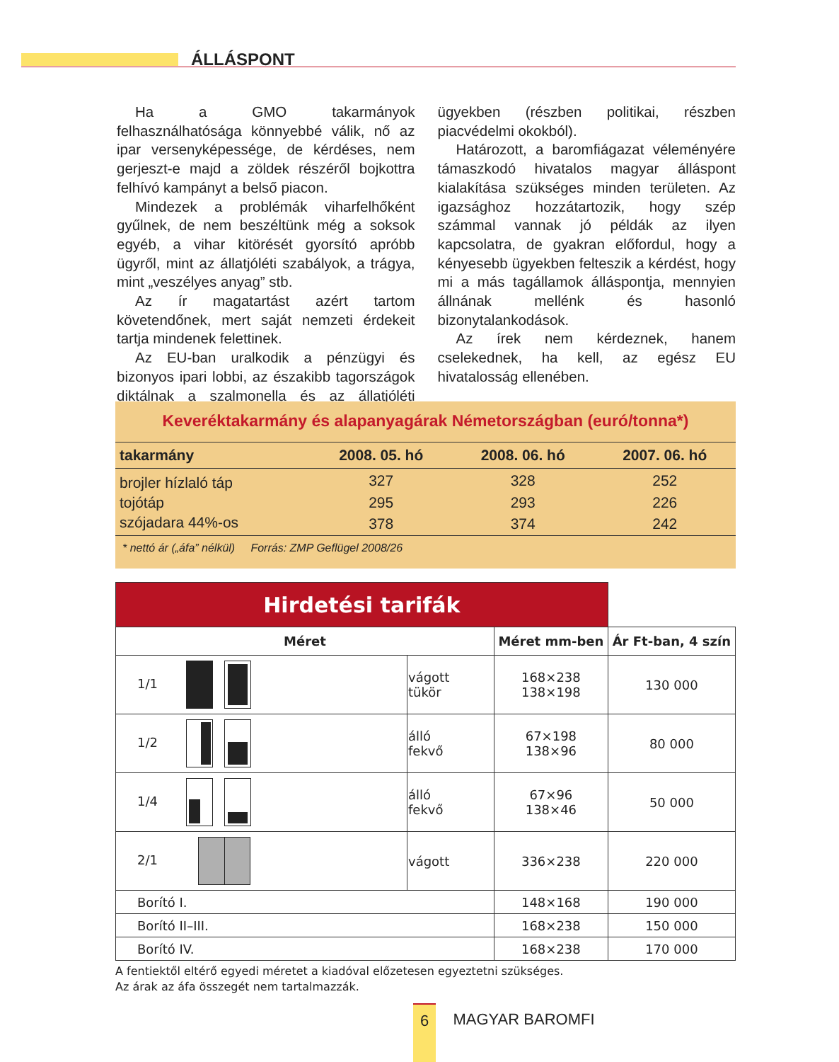ÁLLÁSPONT
Ha a GMO takarmányok felhasználhatósága könnyebbé válik, nő az ipar versenyképessége, de kérdéses, nem gerjeszt-e majd a zöldek részéről bojkottra felhívó kampányt a belső piacon.
Mindezek a problémák viharfelhőként gyűlnek, de nem beszéltünk még a soksok egyéb, a vihar kitörését gyorsító apróbb ügyről, mint az állatjóléti szabályok, a trágya, mint „veszélyes anyag” stb.
Az ír magatartást azért tartom követendőnek, mert saját nemzeti érdekeit tartja mindenek felettinek.
Az EU-ban uralkodik a pénzügyi és bizonyos ipari lobbi, az északibb tagországok diktálnak a szalmonella és az állatjóléti ügyekben (részben politikai, részben piacvédelmi okokból).
Határozott, a baromfiágazat véleményére támaszkodó hivatalos magyar álláspont kialakítása szükséges minden területen. Az igazsághoz hozzátartozik, hogy szép számmal vannak jó példák az ilyen kapcsolatra, de gyakran előfordul, hogy a kényesebb ügyekben felteszik a kérdést, hogy mi a más tagállamok álláspontja, mennyien állnának mellénk és hasonló bizonytalankodások.
Az írek nem kérdeznek, hanem cselekednek, ha kell, az egész EU hivatalosság ellenében.
Keveréktakarmány és alapanyagárak Németországban (euró/tonna*)
| takarmány | 2008. 05. hó | 2008. 06. hó | 2007. 06. hó |
| --- | --- | --- | --- |
| brojler hízlaló táp | 327 | 328 | 252 |
| tojótáp | 295 | 293 | 226 |
| szójadara 44%-os | 378 | 374 | 242 |
* nettó ár („áfa” nélkül) Forrás: ZMP Geflügel 2008/26
| Hirdetési tarifák | | | |
| --- | --- | --- | --- |
| Méret | | Méret mm-ben | Ár Ft-ban, 4 szín |
| 1/1 | vágott tükör | 168×238 138×198 | 130 000 |
| 1/2 | álló fekvő | 67×198 138×96 | 80 000 |
| 1/4 | álló fekvő | 67×96 138×46 | 50 000 |
| 2/1 | vágott | 336×238 | 220 000 |
| Borító I. | | 148×168 | 190 000 |
| Borító II–III. | | 168×238 | 150 000 |
| Borító IV. | | 168×238 | 170 000 |
A fentiektől eltérő egyedi méretet a kiadóval előzetesen egyeztetni szükséges.
Az árak az áfa összegét nem tartalmazzák.
6 MAGYAR BAROMFI